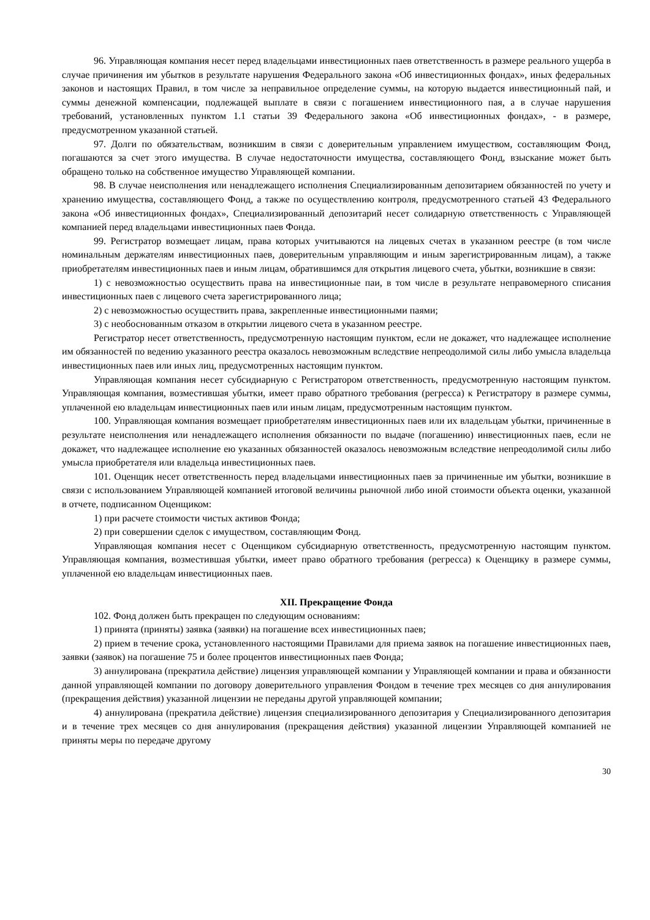96. Управляющая компания несет перед владельцами инвестиционных паев ответственность в размере реального ущерба в случае причинения им убытков в результате нарушения Федерального закона «Об инвестиционных фондах», иных федеральных законов и настоящих Правил, в том числе за неправильное определение суммы, на которую выдается инвестиционный пай, и суммы денежной компенсации, подлежащей выплате в связи с погашением инвестиционного пая, а в случае нарушения требований, установленных пунктом 1.1 статьи 39 Федерального закона «Об инвестиционных фондах», - в размере, предусмотренном указанной статьей.
97. Долги по обязательствам, возникшим в связи с доверительным управлением имуществом, составляющим Фонд, погашаются за счет этого имущества. В случае недостаточности имущества, составляющего Фонд, взыскание может быть обращено только на собственное имущество Управляющей компании.
98. В случае неисполнения или ненадлежащего исполнения Специализированным депозитарием обязанностей по учету и хранению имущества, составляющего Фонд, а также по осуществлению контроля, предусмотренного статьей 43 Федерального закона «Об инвестиционных фондах», Специализированный депозитарий несет солидарную ответственность с Управляющей компанией перед владельцами инвестиционных паев Фонда.
99. Регистратор возмещает лицам, права которых учитываются на лицевых счетах в указанном реестре (в том числе номинальным держателям инвестиционных паев, доверительным управляющим и иным зарегистрированным лицам), а также приобретателям инвестиционных паев и иным лицам, обратившимся для открытия лицевого счета, убытки, возникшие в связи:
1) с невозможностью осуществить права на инвестиционные паи, в том числе в результате неправомерного списания инвестиционных паев с лицевого счета зарегистрированного лица;
2) с невозможностью осуществить права, закрепленные инвестиционными паями;
3) с необоснованным отказом в открытии лицевого счета в указанном реестре.
Регистратор несет ответственность, предусмотренную настоящим пунктом, если не докажет, что надлежащее исполнение им обязанностей по ведению указанного реестра оказалось невозможным вследствие непреодолимой силы либо умысла владельца инвестиционных паев или иных лиц, предусмотренных настоящим пунктом.
Управляющая компания несет субсидиарную с Регистратором ответственность, предусмотренную настоящим пунктом. Управляющая компания, возместившая убытки, имеет право обратного требования (регресса) к Регистратору в размере суммы, уплаченной ею владельцам инвестиционных паев или иным лицам, предусмотренным настоящим пунктом.
100. Управляющая компания возмещает приобретателям инвестиционных паев или их владельцам убытки, причиненные в результате неисполнения или ненадлежащего исполнения обязанности по выдаче (погашению) инвестиционных паев, если не докажет, что надлежащее исполнение ею указанных обязанностей оказалось невозможным вследствие непреодолимой силы либо умысла приобретателя или владельца инвестиционных паев.
101. Оценщик несет ответственность перед владельцами инвестиционных паев за причиненные им убытки, возникшие в связи с использованием Управляющей компанией итоговой величины рыночной либо иной стоимости объекта оценки, указанной в отчете, подписанном Оценщиком:
1) при расчете стоимости чистых активов Фонда;
2) при совершении сделок с имуществом, составляющим Фонд.
Управляющая компания несет с Оценщиком субсидиарную ответственность, предусмотренную настоящим пунктом. Управляющая компания, возместившая убытки, имеет право обратного требования (регресса) к Оценщику в размере суммы, уплаченной ею владельцам инвестиционных паев.
XII. Прекращение Фонда
102. Фонд должен быть прекращен по следующим основаниям:
1) принята (приняты) заявка (заявки) на погашение всех инвестиционных паев;
2) прием в течение срока, установленного настоящими Правилами для приема заявок на погашение инвестиционных паев, заявки (заявок) на погашение 75 и более процентов инвестиционных паев Фонда;
3) аннулирована (прекратила действие) лицензия управляющей компании у Управляющей компании и права и обязанности данной управляющей компании по договору доверительного управления Фондом в течение трех месяцев со дня аннулирования (прекращения действия) указанной лицензии не переданы другой управляющей компании;
4) аннулирована (прекратила действие) лицензия специализированного депозитария у Специализированного депозитария и в течение трех месяцев со дня аннулирования (прекращения действия) указанной лицензии Управляющей компанией не приняты меры по передаче другому
30